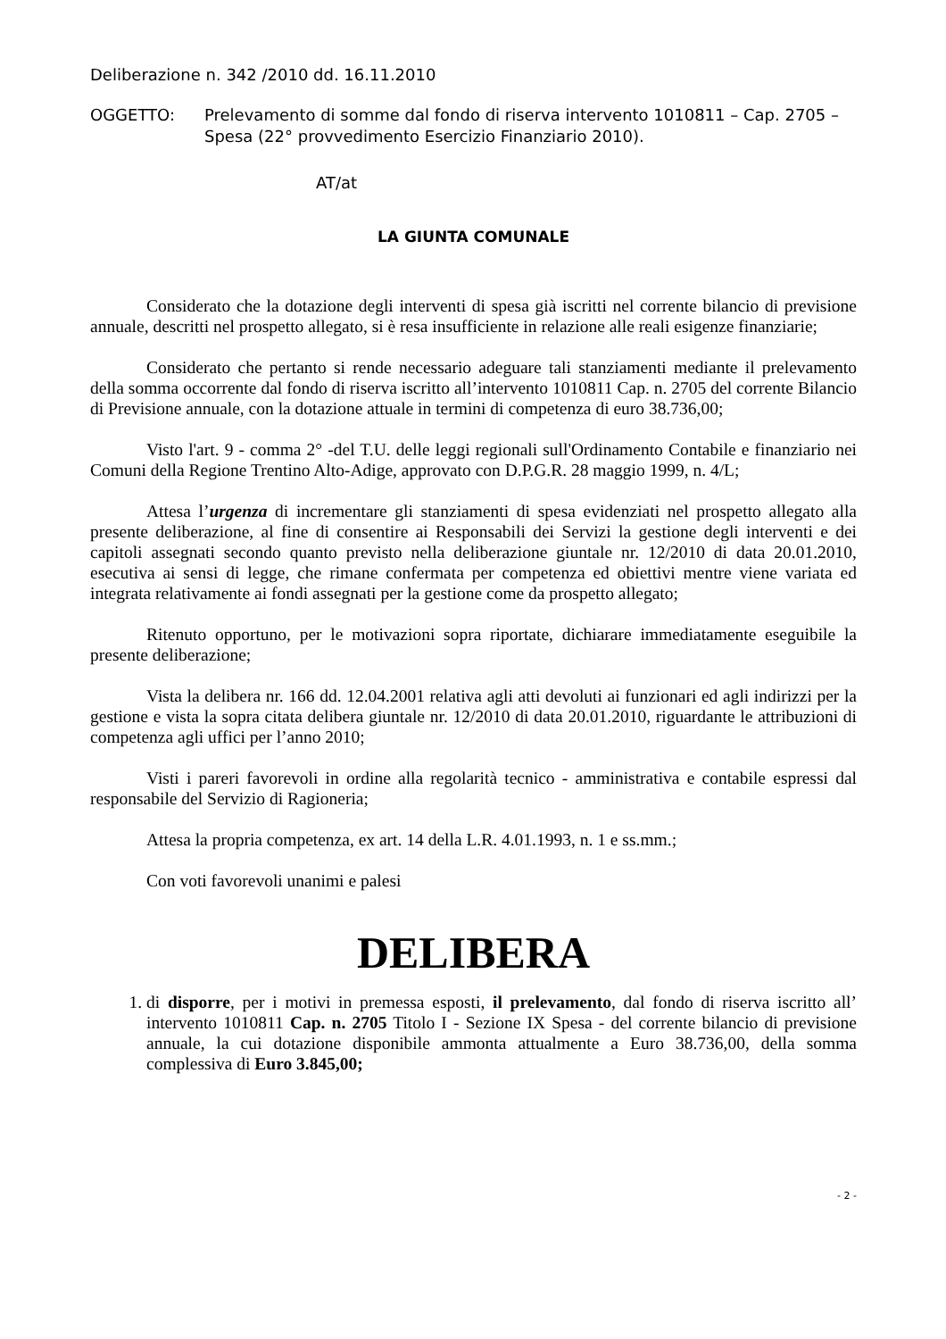Deliberazione n. 342 /2010 dd. 16.11.2010
OGGETTO: Prelevamento di somme dal fondo di riserva intervento 1010811 – Cap. 2705 – Spesa (22° provvedimento Esercizio Finanziario 2010).
AT/at
LA GIUNTA COMUNALE
Considerato che la dotazione degli interventi di spesa già iscritti nel corrente bilancio di previsione annuale, descritti nel prospetto allegato, si è resa insufficiente in relazione alle reali esigenze finanziarie;
Considerato che pertanto si rende necessario adeguare tali stanziamenti mediante il prelevamento della somma occorrente dal fondo di riserva iscritto all’intervento 1010811 Cap. n. 2705 del corrente Bilancio di Previsione annuale, con la dotazione attuale in termini di competenza di euro 38.736,00;
Visto l'art. 9 - comma 2° -del T.U. delle leggi regionali sull'Ordinamento Contabile e finanziario nei Comuni della Regione Trentino Alto-Adige, approvato con D.P.G.R. 28 maggio 1999, n. 4/L;
Attesa l’urgenza di incrementare gli stanziamenti di spesa evidenziati nel prospetto allegato alla presente deliberazione, al fine di consentire ai Responsabili dei Servizi la gestione degli interventi e dei capitoli assegnati secondo quanto previsto nella deliberazione giuntale nr. 12/2010 di data 20.01.2010, esecutiva ai sensi di legge, che rimane confermata per competenza ed obiettivi mentre viene variata ed integrata relativamente ai fondi assegnati per la gestione come da prospetto allegato;
Ritenuto opportuno, per le motivazioni sopra riportate, dichiarare immediatamente eseguibile la presente deliberazione;
Vista la delibera nr. 166 dd. 12.04.2001 relativa agli atti devoluti ai funzionari ed agli indirizzi per la gestione e vista la sopra citata delibera giuntale nr. 12/2010 di data 20.01.2010, riguardante le attribuzioni di competenza agli uffici per l’anno 2010;
Visti i pareri favorevoli in ordine alla regolarità tecnico - amministrativa e contabile espressi dal responsabile del Servizio di Ragioneria;
Attesa la propria competenza, ex art. 14 della L.R. 4.01.1993, n. 1 e ss.mm.;
Con voti favorevoli unanimi e palesi
DELIBERA
1. di disporre, per i motivi in premessa esposti, il prelevamento, dal fondo di riserva iscritto all’ intervento 1010811 Cap. n. 2705 Titolo I - Sezione IX Spesa - del corrente bilancio di previsione annuale, la cui dotazione disponibile ammonta attualmente a Euro 38.736,00, della somma complessiva di Euro 3.845,00;
- 2 -